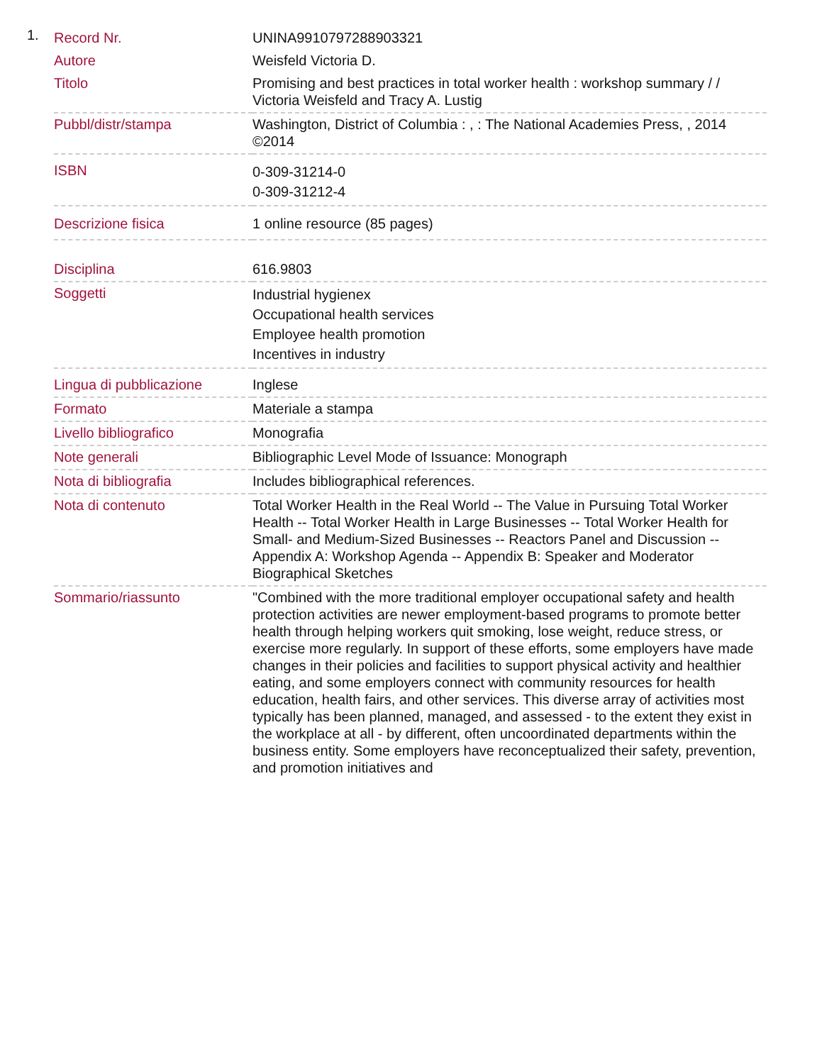1.
| Record Nr. | UNINA9910797288903321 |
| Autore | Weisfeld Victoria D. |
| Titolo | Promising and best practices in total worker health : workshop summary / / Victoria Weisfeld and Tracy A. Lustig |
| Pubbl/distr/stampa | Washington, District of Columbia : , : The National Academies Press, , 2014 ©2014 |
| ISBN | 0-309-31214-0 0-309-31212-4 |
| Descrizione fisica | 1 online resource (85 pages) |
| Disciplina | 616.9803 |
| Soggetti | Industrial hygienex Occupational health services Employee health promotion Incentives in industry |
| Lingua di pubblicazione | Inglese |
| Formato | Materiale a stampa |
| Livello bibliografico | Monografia |
| Note generali | Bibliographic Level Mode of Issuance: Monograph |
| Nota di bibliografia | Includes bibliographical references. |
| Nota di contenuto | Total Worker Health in the Real World -- The Value in Pursuing Total Worker Health -- Total Worker Health in Large Businesses -- Total Worker Health for Small- and Medium-Sized Businesses -- Reactors Panel and Discussion -- Appendix A: Workshop Agenda -- Appendix B: Speaker and Moderator Biographical Sketches |
| Sommario/riassunto | "Combined with the more traditional employer occupational safety and health protection activities are newer employment-based programs to promote better health through helping workers quit smoking, lose weight, reduce stress, or exercise more regularly. In support of these efforts, some employers have made changes in their policies and facilities to support physical activity and healthier eating, and some employers connect with community resources for health education, health fairs, and other services. This diverse array of activities most typically has been planned, managed, and assessed - to the extent they exist in the workplace at all - by different, often uncoordinated departments within the business entity. Some employers have reconceptualized their safety, prevention, and promotion initiatives and |